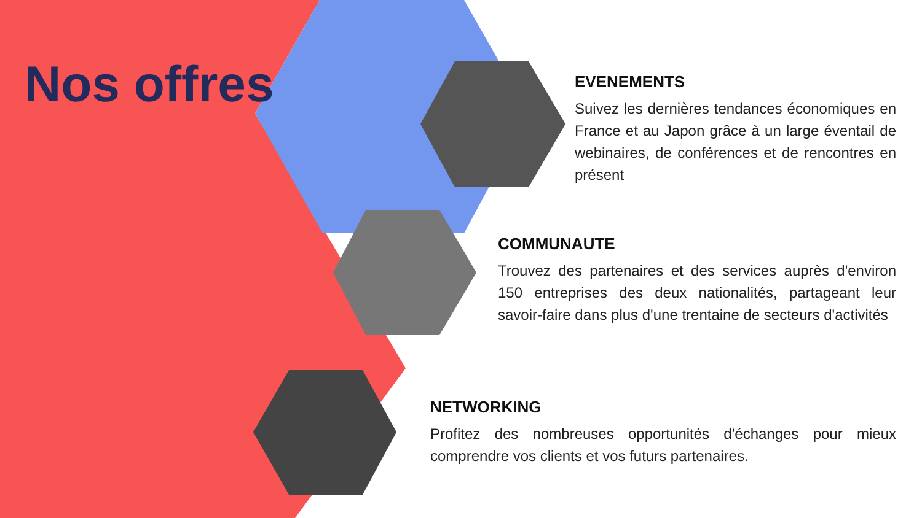Nos offres
EVENEMENTS
Suivez les dernières tendances économiques en France et au Japon grâce à un large éventail de webinaires, de conférences et de rencontres en présent
COMMUNAUTE
Trouvez des partenaires et des services auprès d'environ 150 entreprises des deux nationalités, partageant leur savoir-faire dans plus d'une trentaine de secteurs d'activités
NETWORKING
Profitez des nombreuses opportunités d'échanges pour mieux comprendre vos clients et vos futurs partenaires.